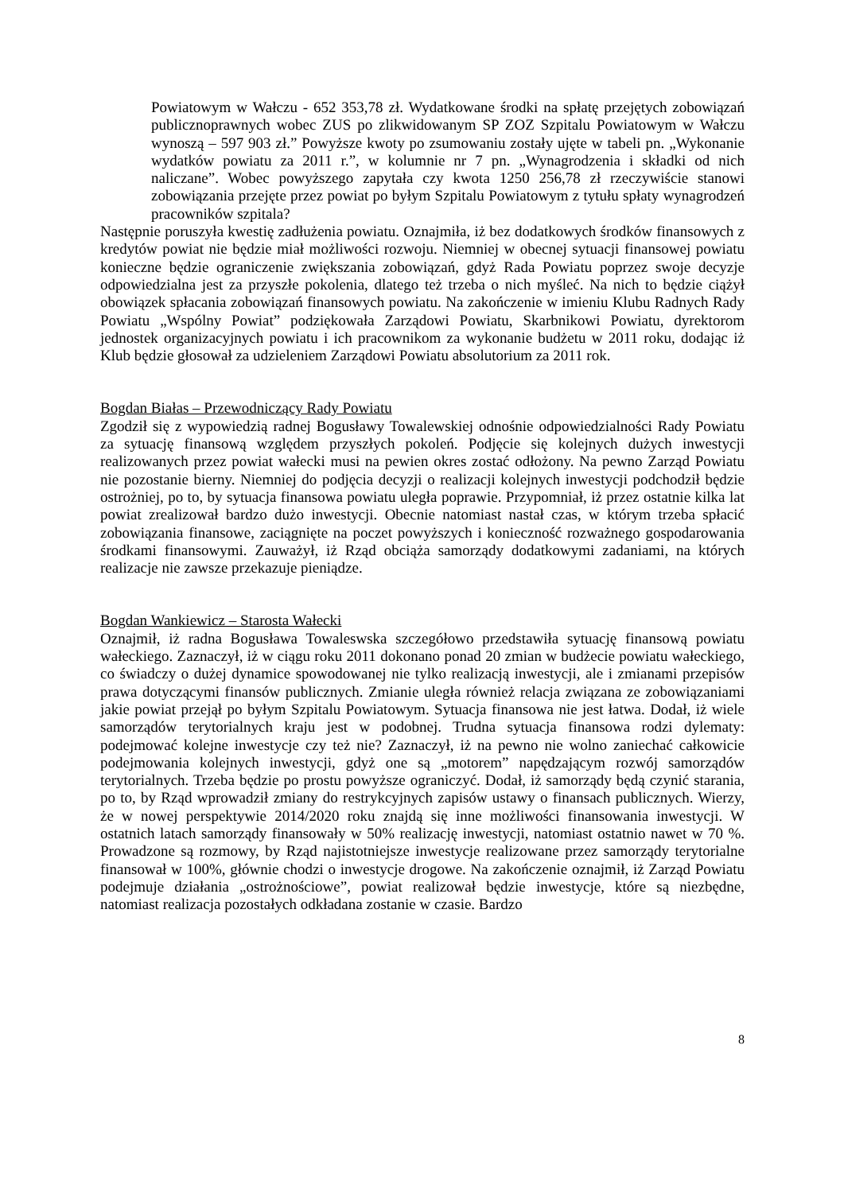Powiatowym w Wałczu - 652 353,78 zł. Wydatkowane środki na spłatę przejętych zobowiązań publicznoprawnych wobec ZUS po zlikwidowanym SP ZOZ Szpitalu Powiatowym w Wałczu wynoszą – 597 903 zł.” Powyższe kwoty po zsumowaniu zostały ujęte w tabeli pn. „Wykonanie wydatków powiatu za 2011 r.”, w kolumnie nr 7 pn. „Wynagrodzenia i składki od nich naliczane”. Wobec powyższego zapytała czy kwota 1250 256,78 zł rzeczywiście stanowi zobowiązania przejęte przez powiat po byłym Szpitalu Powiatowym z tytułu spłaty wynagrodzeń pracowników szpitala?
Następnie poruszyła kwestię zadłużenia powiatu. Oznajmiła, iż bez dodatkowych środków finansowych z kredytów powiat nie będzie miał możliwości rozwoju. Niemniej w obecnej sytuacji finansowej powiatu konieczne będzie ograniczenie zwiększania zobowiązań, gdyż Rada Powiatu poprzez swoje decyzje odpowiedzialna jest za przyszłe pokolenia, dlatego też trzeba o nich myśleć. Na nich to będzie ciążył obowiązek spłacania zobowiązań finansowych powiatu. Na zakończenie w imieniu Klubu Radnych Rady Powiatu „Wspólny Powiat” podziękowała Zarządowi Powiatu, Skarbnikowi Powiatu, dyrektorom jednostek organizacyjnych powiatu i ich pracownikom za wykonanie budżetu w 2011 roku, dodając iż Klub będzie głosował za udzieleniem Zarządowi Powiatu absolutorium za 2011 rok.
Bogdan Białas – Przewodniczący Rady Powiatu
Zgodził się z wypowiedzią radnej Bogusławy Towalewskiej odnośnie odpowiedzialności Rady Powiatu za sytuację finansową względem przyszłych pokoleń. Podjęcie się kolejnych dużych inwestycji realizowanych przez powiat wałecki musi na pewien okres zostać odłożony. Na pewno Zarząd Powiatu nie pozostanie bierny. Niemniej do podjęcia decyzji o realizacji kolejnych inwestycji podchodził będzie ostrożniej, po to, by sytuacja finansowa powiatu uległa poprawie. Przypomniał, iż przez ostatnie kilka lat powiat zrealizował bardzo dużo inwestycji. Obecnie natomiast nastał czas, w którym trzeba spłacić zobowiązania finansowe, zaciągnięte na poczet powyższych i konieczność rozważnego gospodarowania środkami finansowymi. Zauważył, iż Rząd obciąża samorządy dodatkowymi zadaniami, na których realizacje nie zawsze przekazuje pieniądze.
Bogdan Wankiewicz – Starosta Wałecki
Oznajmił, iż radna Bogusława Towaleswska szczegółowo przedstawiła sytuację finansową powiatu wałeckiego. Zaznaczył, iż w ciągu roku 2011 dokonano ponad 20 zmian w budżecie powiatu wałeckiego, co świadczy o dużej dynamice spowodowanej nie tylko realizacją inwestycji, ale i zmianami przepisów prawa dotyczącymi finansów publicznych. Zmianie uległa również relacja związana ze zobowiązaniami jakie powiat przejął po byłym Szpitalu Powiatowym. Sytuacja finansowa nie jest łatwa. Dodał, iż wiele samorządów terytorialnych kraju jest w podobnej. Trudna sytuacja finansowa rodzi dylematy: podejmować kolejne inwestycje czy też nie? Zaznaczył, iż na pewno nie wolno zaniechać całkowicie podejmowania kolejnych inwestycji, gdyż one są „motorem” napędzającym rozwój samorządów terytorialnych. Trzeba będzie po prostu powyższe ograniczyć. Dodał, iż samorządy będą czynić starania, po to, by Rząd wprowadził zmiany do restrykcyjnych zapisów ustawy o finansach publicznych. Wierzy, że w nowej perspektywie 2014/2020 roku znajdą się inne możliwości finansowania inwestycji. W ostatnich latach samorządy finansowały w 50% realizację inwestycji, natomiast ostatnio nawet w 70 %. Prowadzone są rozmowy, by Rząd najistotniejsze inwestycje realizowane przez samorządy terytorialne finansował w 100%, głównie chodzi o inwestycje drogowe. Na zakończenie oznajmił, iż Zarząd Powiatu podejmuje działania „ostrożnościowe”, powiat realizował będzie inwestycje, które są niezbędne, natomiast realizacja pozostałych odkładana zostanie w czasie. Bardzo
8